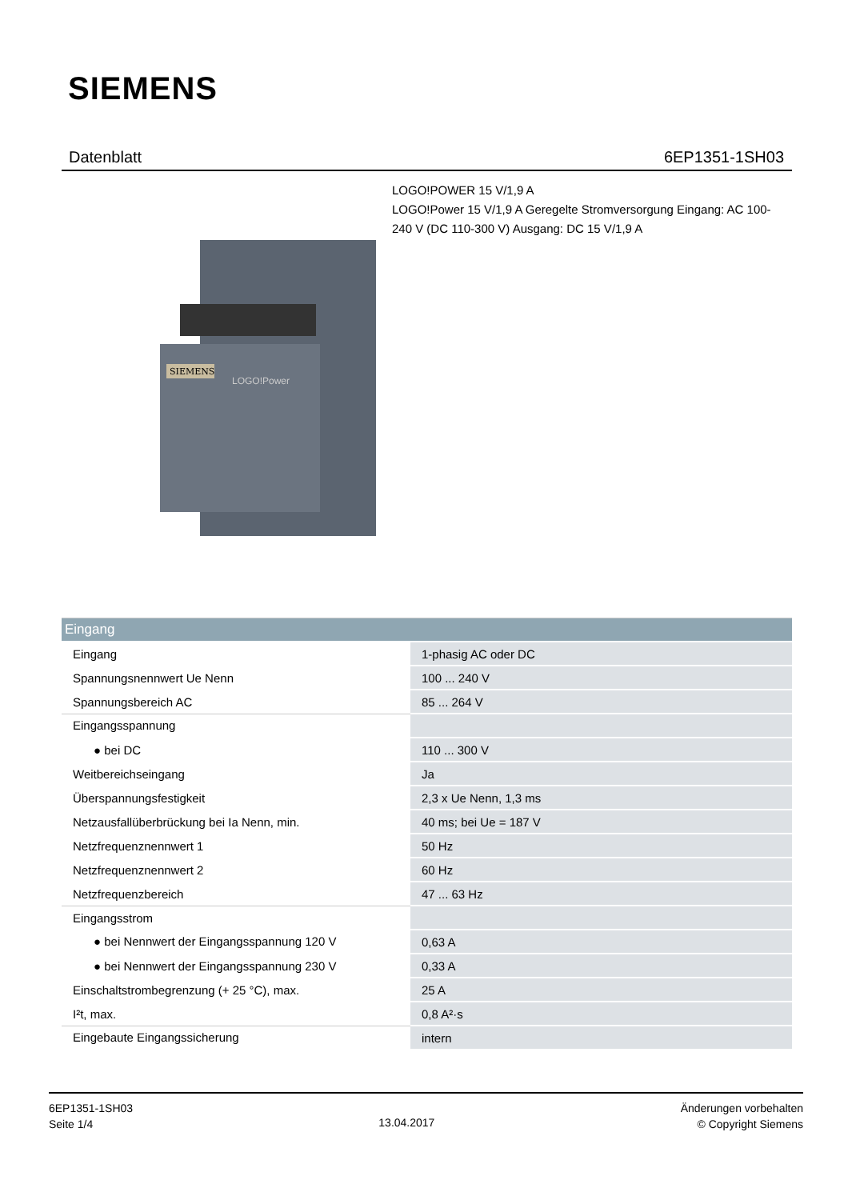SIEMENS
Datenblatt 6EP1351-1SH03
LOGO!POWER 15 V/1,9 A
LOGO!Power 15 V/1,9 A Geregelte Stromversorgung Eingang: AC 100-240 V (DC 110-300 V) Ausgang: DC 15 V/1,9 A
SIEMENS
LOGO!Power
| Eingang | |
| --- | --- |
| Eingang | 1-phasig AC oder DC |
| Spannungsnennwert Ue Nenn | 100 ... 240 V |
| Spannungsbereich AC | 85 ... 264 V |
| Eingangsspannung | |
| ● bei DC | 110 ... 300 V |
| Weitbereichseingang | Ja |
| Überspannungsfestigkeit | 2,3 x Ue Nenn, 1,3 ms |
| Netzausfallüberbrückung bei Ia Nenn, min. | 40 ms; bei Ue = 187 V |
| Netzfrequenznennwert 1 | 50 Hz |
| Netzfrequenznennwert 2 | 60 Hz |
| Netzfrequenzbereich | 47 ... 63 Hz |
| Eingangsstrom | |
| ● bei Nennwert der Eingangsspannung 120 V | 0,63 A |
| ● bei Nennwert der Eingangsspannung 230 V | 0,33 A |
| Einschaltstrombegrenzung (+ 25 °C), max. | 25 A |
| I²t, max. | 0,8 A²·s |
| Eingebaute Eingangssicherung | intern |
6EP1351-1SH03
Seite 1/4
13.04.2017
Änderungen vorbehalten
© Copyright Siemens